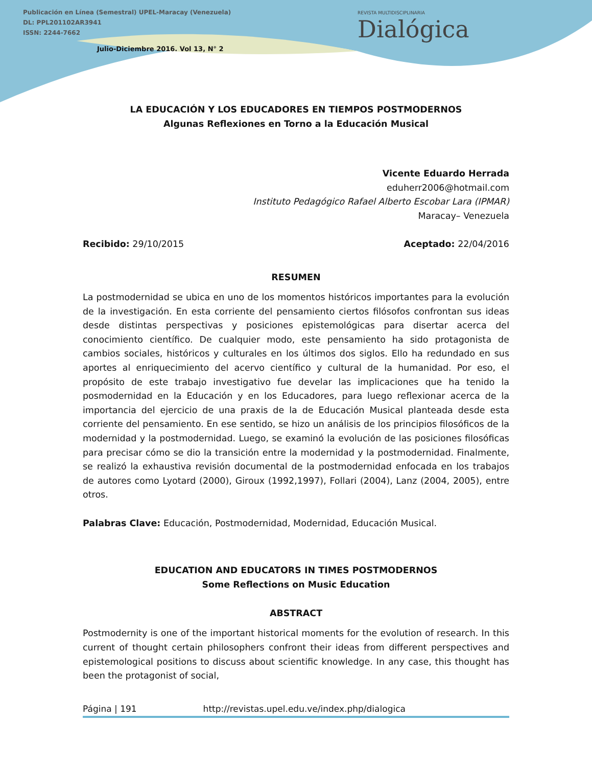Publicación en Línea (Semestral) UPEL-Maracay (Venezuela)
DL: PPL201102AR3941
ISSN: 2244-7662
Julio-Diciembre 2016. Vol 13, N° 2
REVISTA MULTIDISCIPLINARIA
Dialógica
LA EDUCACIÓN Y LOS EDUCADORES EN TIEMPOS POSTMODERNOS
Algunas Reflexiones en Torno a la Educación Musical
Vicente Eduardo Herrada
eduherr2006@hotmail.com
Instituto Pedagógico Rafael Alberto Escobar Lara (IPMAR)
Maracay– Venezuela
Recibido: 29/10/2015 Aceptado: 22/04/2016
RESUMEN
La postmodernidad se ubica en uno de los momentos históricos importantes para la evolución de la investigación. En esta corriente del pensamiento ciertos filósofos confrontan sus ideas desde distintas perspectivas y posiciones epistemológicas para disertar acerca del conocimiento científico. De cualquier modo, este pensamiento ha sido protagonista de cambios sociales, históricos y culturales en los últimos dos siglos. Ello ha redundado en sus aportes al enriquecimiento del acervo científico y cultural de la humanidad. Por eso, el propósito de este trabajo investigativo fue develar las implicaciones que ha tenido la posmodernidad en la Educación y en los Educadores, para luego reflexionar acerca de la importancia del ejercicio de una praxis de la de Educación Musical planteada desde esta corriente del pensamiento. En ese sentido, se hizo un análisis de los principios filosóficos de la modernidad y la postmodernidad. Luego, se examinó la evolución de las posiciones filosóficas para precisar cómo se dio la transición entre la modernidad y la postmodernidad. Finalmente, se realizó la exhaustiva revisión documental de la postmodernidad enfocada en los trabajos de autores como Lyotard (2000), Giroux (1992,1997), Follari (2004), Lanz (2004, 2005), entre otros.
Palabras Clave: Educación, Postmodernidad, Modernidad, Educación Musical.
EDUCATION AND EDUCATORS IN TIMES POSTMODERNOS
Some Reflections on Music Education
ABSTRACT
Postmodernity is one of the important historical moments for the evolution of research. In this current of thought certain philosophers confront their ideas from different perspectives and epistemological positions to discuss about scientific knowledge. In any case, this thought has been the protagonist of social,
Página | 191 http://revistas.upel.edu.ve/index.php/dialogica